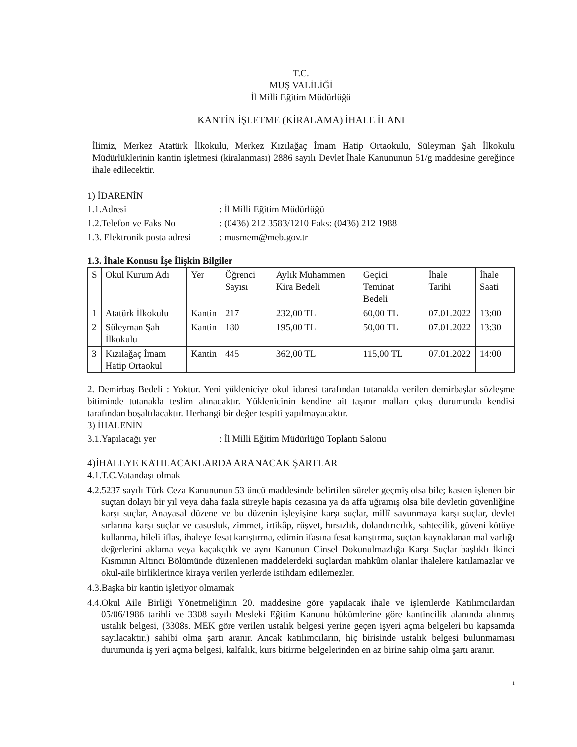T.C.
MUŞ VALİLİĞİ
İl Milli Eğitim Müdürlüğü
KANTİN İŞLETME (KİRALAMA) İHALE İLANI
İlimiz, Merkez Atatürk İlkokulu, Merkez Kızılağaç İmam Hatip Ortaokulu, Süleyman Şah İlkokulu Müdürlüklerinin kantin işletmesi (kiralanması) 2886 sayılı Devlet İhale Kanununun 51/g maddesine gereğince ihale edilecektir.
1) İDARENİN
1.1.Adresi: İl Milli Eğitim Müdürlüğü
1.2.Telefon ve Faks No: (0436) 212 3583/1210 Faks: (0436) 212 1988
1.3. Elektronik posta adresi: musmem@meb.gov.tr
1.3. İhale Konusu İşe İlişkin Bilgiler
| S | Okul Kurum Adı | Yer | Öğrenci Sayısı | Aylık Muhammen Kira Bedeli | Geçici Teminat Bedeli | İhale Tarihi | İhale Saati |
| --- | --- | --- | --- | --- | --- | --- | --- |
| 1 | Atatürk İlkokulu | Kantin | 217 | 232,00 TL | 60,00 TL | 07.01.2022 | 13:00 |
| 2 | Süleyman Şah İlkokulu | Kantin | 180 | 195,00 TL | 50,00 TL | 07.01.2022 | 13:30 |
| 3 | Kızılağaç İmam Hatip Ortaokul | Kantin | 445 | 362,00 TL | 115,00 TL | 07.01.2022 | 14:00 |
2. Demirbaş Bedeli : Yoktur. Yeni yükleniciye okul idaresi tarafından tutanakla verilen demirbaşlar sözleşme bitiminde tutanakla teslim alınacaktır. Yüklenicinin kendine ait taşınır malları çıkış durumunda kendisi tarafından boşaltılacaktır. Herhangi bir değer tespiti yapılmayacaktır.
3) İHALENİN
3.1.Yapılacağı yer: İl Milli Eğitim Müdürlüğü Toplantı Salonu
4)İHALEYE KATILACAKLARDA ARANACAK ŞARTLAR
4.1.T.C.Vatandaşı olmak
4.2.5237 sayılı Türk Ceza Kanununun 53 üncü maddesinde belirtilen süreler geçmiş olsa bile; kasten işlenen bir suçtan dolayı bir yıl veya daha fazla süreyle hapis cezasına ya da affa uğramış olsa bile devletin güvenliğine karşı suçlar, Anayasal düzene ve bu düzenin işleyişine karşı suçlar, millî savunmaya karşı suçlar, devlet sırlarına karşı suçlar ve casusluk, zimmet, irtikâp, rüşvet, hırsızlık, dolandırıcılık, sahtecilik, güveni kötüye kullanma, hileli iflas, ihaleye fesat karıştırma, edimin ifasına fesat karıştırma, suçtan kaynaklanan mal varlığı değerlerini aklama veya kaçakçılık ve aynı Kanunun Cinsel Dokunulmazlığa Karşı Suçlar başlıklı İkinci Kısmının Altıncı Bölümünde düzenlenen maddelerdeki suçlardan mahkûm olanlar ihalelere katılamazlar ve okul-aile birliklerince kiraya verilen yerlerde istihdam edilemezler.
4.3.Başka bir kantin işletiyor olmamak
4.4.Okul Aile Birliği Yönetmeliğinin 20. maddesine göre yapılacak ihale ve işlemlerde Katılımcılardan 05/06/1986 tarihli ve 3308 sayılı Mesleki Eğitim Kanunu hükümlerine göre kantincilik alanında alınmış ustalık belgesi, (3308s. MEK göre verilen ustalık belgesi yerine geçen işyeri açma belgeleri bu kapsamda sayılacaktır.) sahibi olma şartı aranır. Ancak katılımcıların, hiç birisinde ustalık belgesi bulunmaması durumunda iş yeri açma belgesi, kalfalık, kurs bitirme belgelerinden en az birine sahip olma şartı aranır.
1